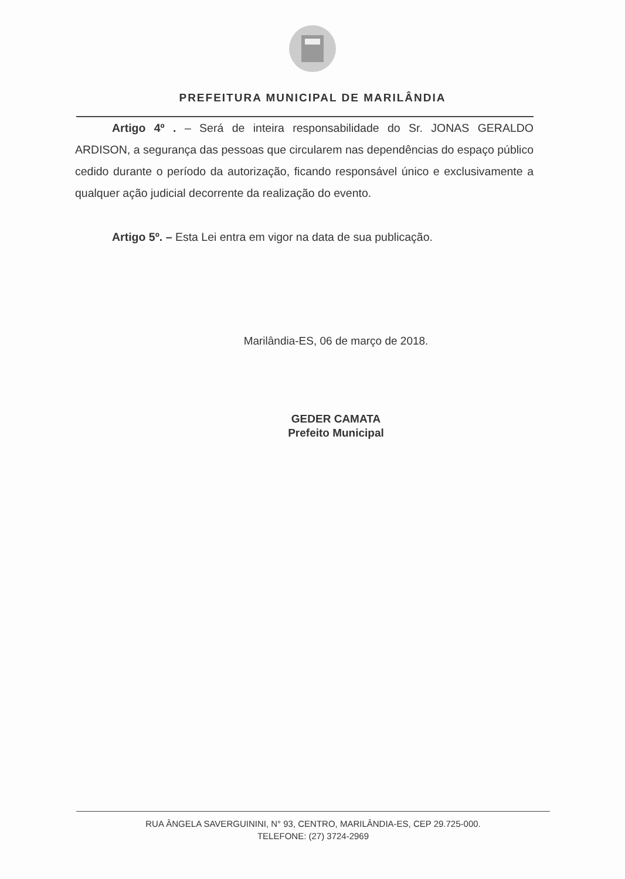PREFEITURA MUNICIPAL DE MARILÂNDIA
Artigo 4º . – Será de inteira responsabilidade do Sr. JONAS GERALDO ARDISON, a segurança das pessoas que circularem nas dependências do espaço público cedido durante o período da autorização, ficando responsável único e exclusivamente a qualquer ação judicial decorrente da realização do evento.
Artigo 5º. – Esta Lei entra em vigor na data de sua publicação.
Marilândia-ES, 06 de março de 2018.
GEDER CAMATA
Prefeito Municipal
RUA ÂNGELA SAVERGUININI, N° 93, CENTRO, MARILÂNDIA-ES, CEP 29.725-000.
TELEFONE: (27) 3724-2969